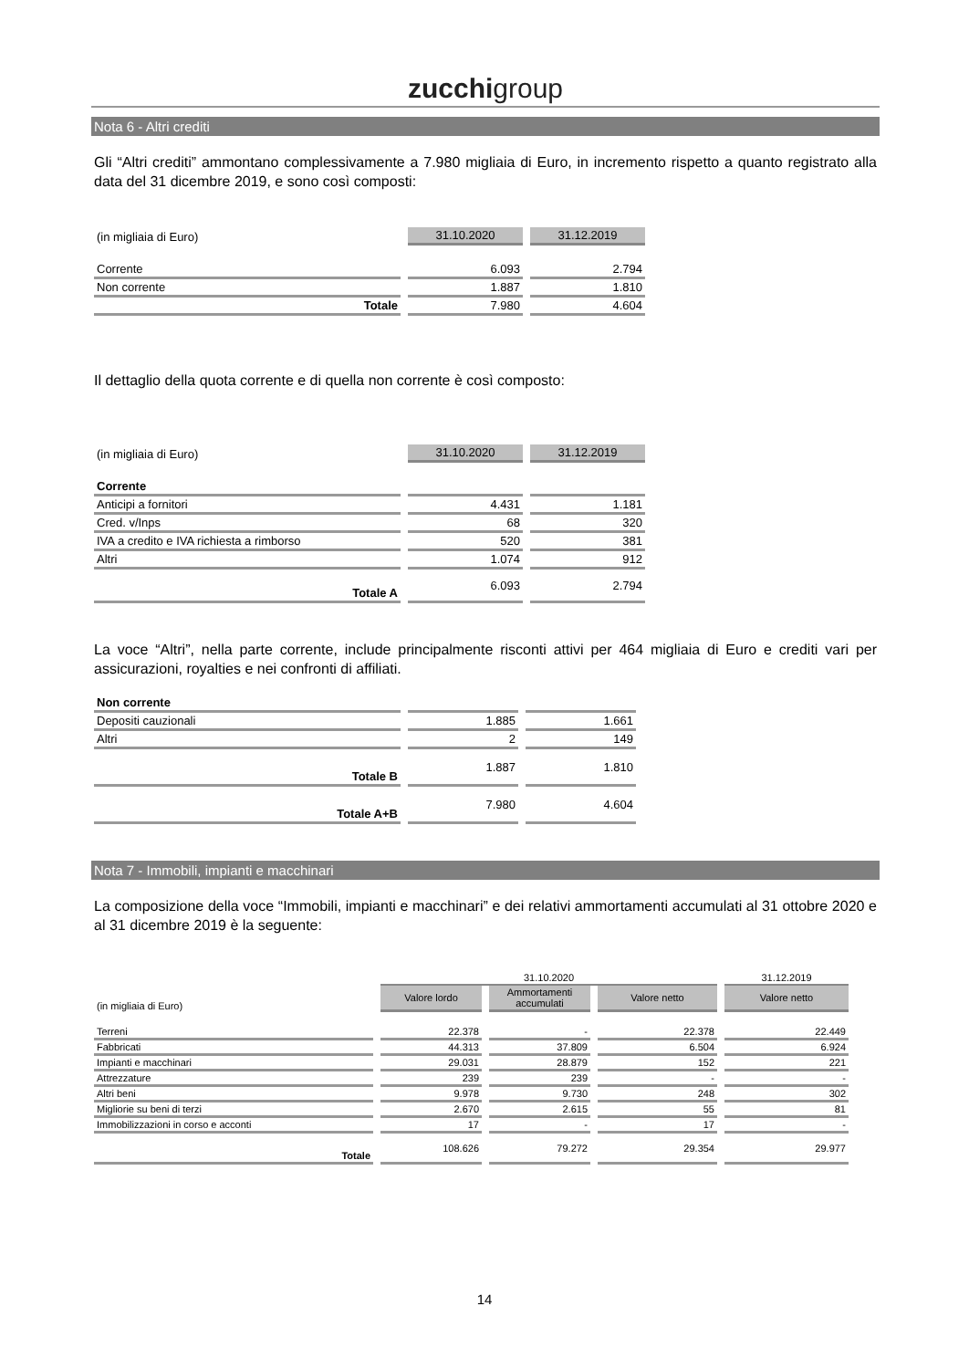zucchigroup
Nota 6 - Altri crediti
Gli “Altri crediti” ammontano complessivamente a 7.980 migliaia di Euro, in incremento rispetto a quanto registrato alla data del 31 dicembre 2019, e sono così composti:
| (in migliaia di Euro) | 31.10.2020 | 31.12.2019 |
| --- | --- | --- |
| Corrente | 6.093 | 2.794 |
| Non corrente | 1.887 | 1.810 |
| Totale | 7.980 | 4.604 |
Il dettaglio della quota corrente e di quella non corrente è così composto:
| (in migliaia di Euro) | 31.10.2020 | 31.12.2019 |
| --- | --- | --- |
| Corrente | | |
| Anticipi a fornitori | 4.431 | 1.181 |
| Cred. v/Inps | 68 | 320 |
| IVA a credito e IVA richiesta a rimborso | 520 | 381 |
| Altri | 1.074 | 912 |
| Totale A | 6.093 | 2.794 |
La voce “Altri”, nella parte corrente, include principalmente risconti attivi per 464 migliaia di Euro e crediti vari per assicurazioni, royalties e nei confronti di affiliati.
| Non corrente | | |
| Depositi cauzionali | 1.885 | 1.661 |
| Altri | 2 | 149 |
| Totale B | 1.887 | 1.810 |
| Totale A+B | 7.980 | 4.604 |
Nota 7 - Immobili, impianti e macchinari
La composizione della voce “Immobili, impianti e macchinari” e dei relativi ammortamenti accumulati al 31 ottobre 2020 e al 31 dicembre 2019 è la seguente:
| | 31.10.2020 | | | 31.12.2019 |
| --- | --- | --- | --- | --- |
| (in migliaia di Euro) | Valore lordo | Ammortamenti accumulati | Valore netto | Valore netto |
| Terreni | 22.378 | - | 22.378 | 22.449 |
| Fabbricati | 44.313 | 37.809 | 6.504 | 6.924 |
| Impianti e macchinari | 29.031 | 28.879 | 152 | 221 |
| Attrezzature | 239 | 239 | - | - |
| Altri beni | 9.978 | 9.730 | 248 | 302 |
| Migliorie su beni di terzi | 2.670 | 2.615 | 55 | 81 |
| Immobilizzazioni in corso e acconti | 17 | - | 17 | - |
| Totale | 108.626 | 79.272 | 29.354 | 29.977 |
14